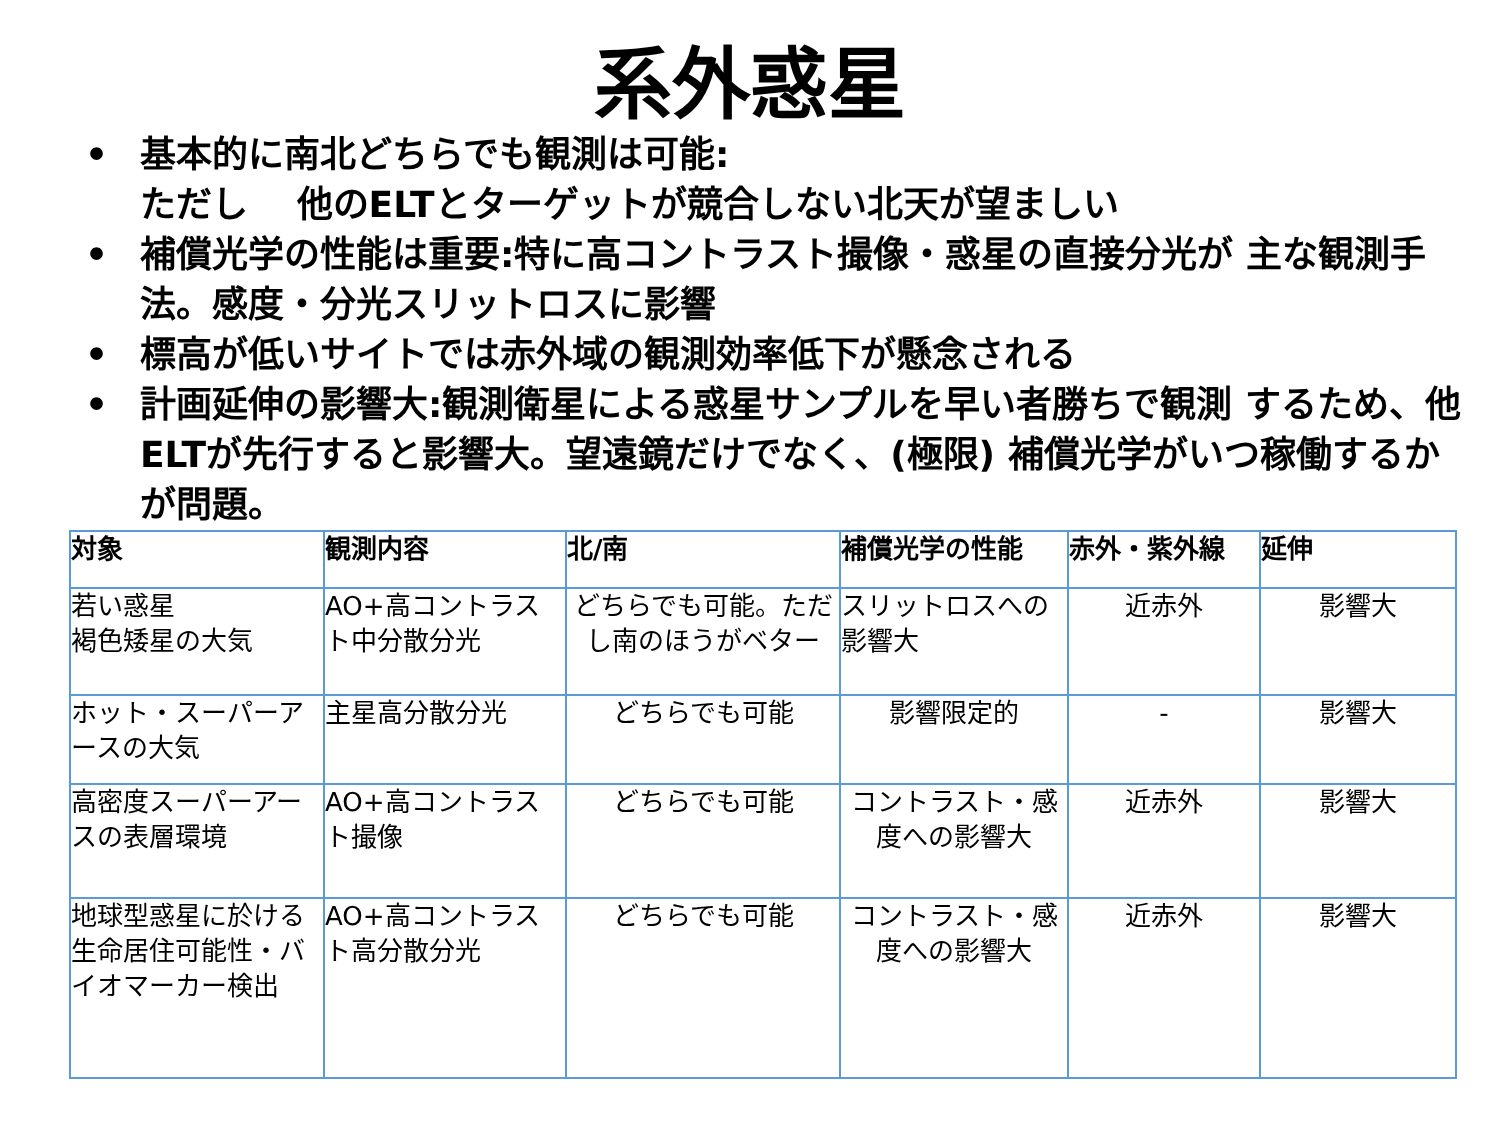系外惑星
• 基本的に南北どちらでも観測は可能:
ただし　 他のELTとターゲットが競合しない北天が望ましい
• 補償光学の性能は重要:特に高コントラスト撮像・惑星の直接分光が 主な観測手法。感度・分光スリットロスに影響
• 標高が低いサイトでは赤外域の観測効率低下が懸念される
• 計画延伸の影響大:観測衛星による惑星サンプルを早い者勝ちで観測 するため、他ELTが先行すると影響大。望遠鏡だけでなく、(極限) 補償光学がいつ稼働するかが問題。
| 対象 | 観測内容 | 北/南 | 補償光学の性能 | 赤外・紫外線 | 延伸 |
| --- | --- | --- | --- | --- | --- |
| 若い惑星 褐色矮星の大気 | AO+高コントラスト中分散分光 | どちらでも可能。ただし南のほうがベター | スリットロスへの影響大 | 近赤外 | 影響大 |
| ホット・スーパーアースの大気 | 主星高分散分光 | どちらでも可能 | 影響限定的 | - | 影響大 |
| 高密度スーパーアースの表層環境 | AO+高コントラスト撮像 | どちらでも可能 | コントラスト・感度への影響大 | 近赤外 | 影響大 |
| 地球型惑星に於ける生命居住可能性・バイオマーカー検出 | AO+高コントラスト高分散分光 | どちらでも可能 | コントラスト・感度への影響大 | 近赤外 | 影響大 |